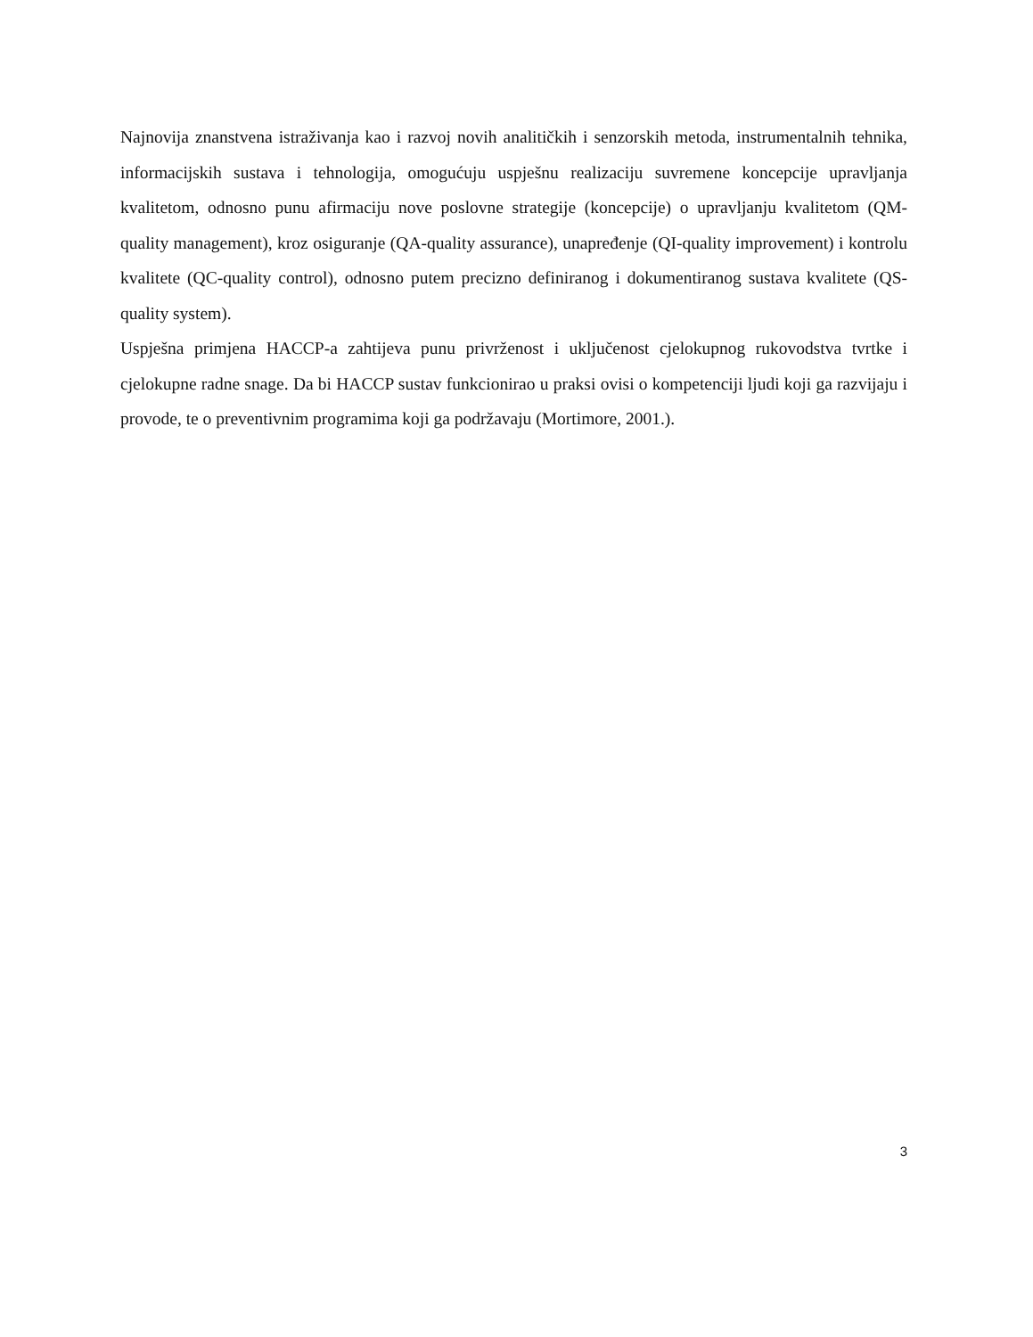Najnovija znanstvena istraživanja kao i razvoj novih analitičkih i senzorskih metoda, instrumentalnih tehnika, informacijskih sustava i tehnologija, omogućuju uspješnu realizaciju suvremene koncepcije upravljanja kvalitetom, odnosno punu afirmaciju nove poslovne strategije (koncepcije) o upravljanju kvalitetom (QM-quality management), kroz osiguranje (QA-quality assurance), unapređenje (QI-quality improvement) i kontrolu kvalitete (QC-quality control), odnosno putem precizno definiranog i dokumentiranog sustava kvalitete (QS-quality system).
Uspješna primjena HACCP-a zahtijeva punu privrženost i uključenost cjelokupnog rukovodstva tvrtke i cjelokupne radne snage. Da bi HACCP sustav funkcionirao u praksi ovisi o kompetenciji ljudi koji ga razvijaju i provode, te o preventivnim programima koji ga podržavaju (Mortimore, 2001.).
3